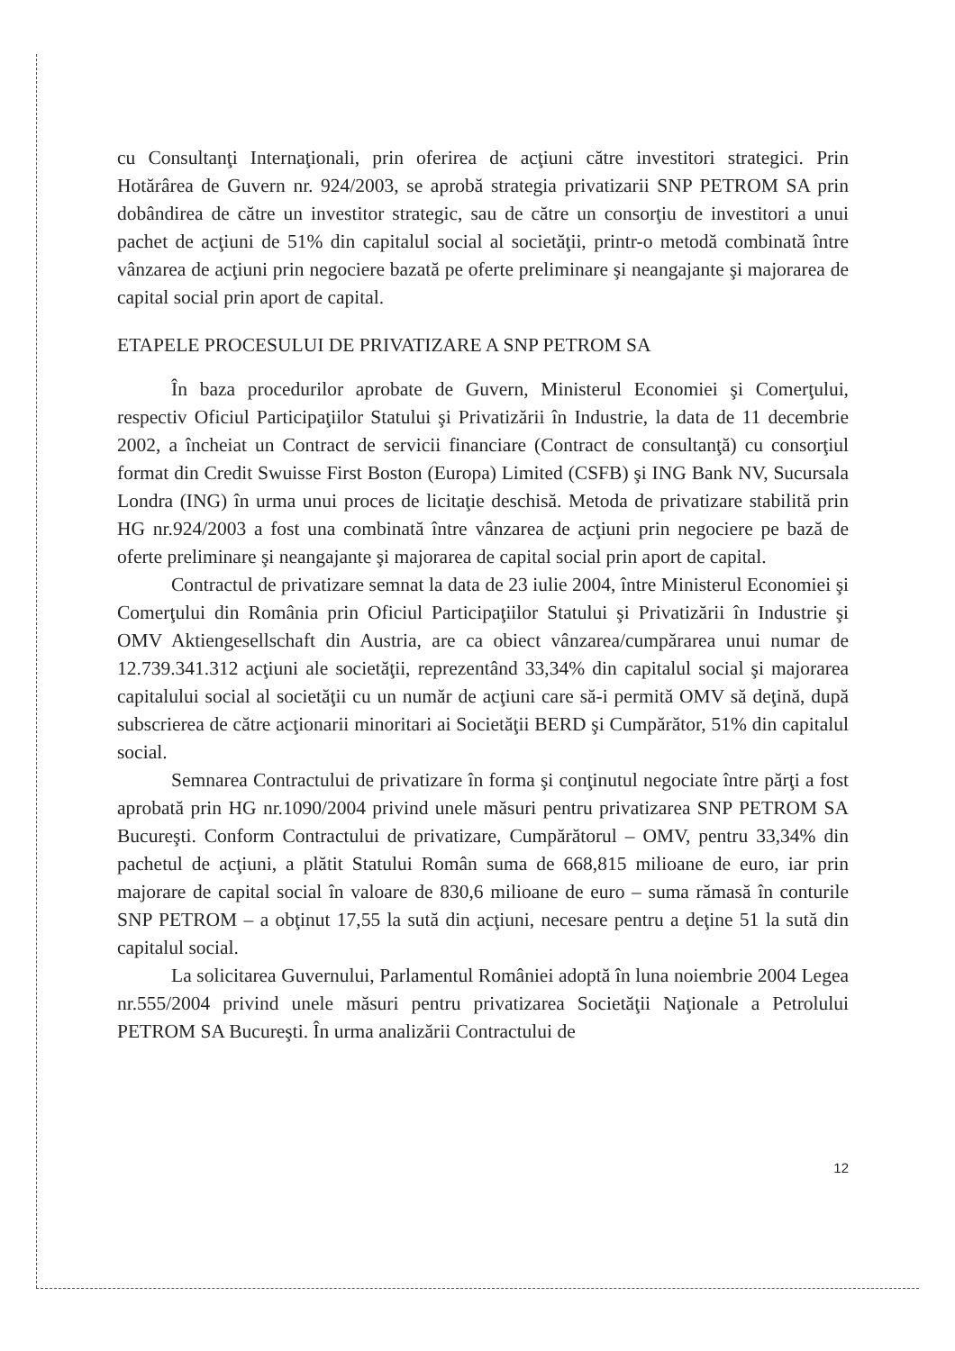cu Consultanţi Internaţionali, prin oferirea de acţiuni către investitori strategici. Prin Hotărârea de Guvern nr. 924/2003, se aprobă strategia privatizarii SNP PETROM SA prin dobândirea de către un investitor strategic, sau de către un consorţiu de investitori a unui pachet de acţiuni de 51% din capitalul social al societăţii, printr-o metodă combinată între vânzarea de acţiuni prin negociere bazată pe oferte preliminare şi neangajante şi majorarea de capital social prin aport de capital.
ETAPELE PROCESULUI DE PRIVATIZARE A SNP PETROM SA
În baza procedurilor aprobate de Guvern, Ministerul Economiei şi Comerţului, respectiv Oficiul Participaţiilor Statului şi Privatizării în Industrie, la data de 11 decembrie 2002, a încheiat un Contract de servicii financiare (Contract de consultanţă) cu consorţiul format din Credit Swuisse First Boston (Europa) Limited (CSFB) şi ING Bank NV, Sucursala Londra (ING) în urma unui proces de licitaţie deschisă. Metoda de privatizare stabilită prin HG nr.924/2003 a fost una combinată între vânzarea de acţiuni prin negociere pe bază de oferte preliminare şi neangajante şi majorarea de capital social prin aport de capital.
Contractul de privatizare semnat la data de 23 iulie 2004, între Ministerul Economiei şi Comerţului din România prin Oficiul Participaţiilor Statului şi Privatizării în Industrie şi OMV Aktiengesellschaft din Austria, are ca obiect vânzarea/cumpărarea unui numar de 12.739.341.312 acţiuni ale societăţii, reprezentând 33,34% din capitalul social şi majorarea capitalului social al societăţii cu un număr de acţiuni care să-i permită OMV să deţină, după subscrierea de către acţionarii minoritari ai Societăţii BERD şi Cumpărător, 51% din capitalul social.
Semnarea Contractului de privatizare în forma şi conţinutul negociate între părţi a fost aprobată prin HG nr.1090/2004 privind unele măsuri pentru privatizarea SNP PETROM SA Bucureşti. Conform Contractului de privatizare, Cumpărătorul – OMV, pentru 33,34% din pachetul de acţiuni, a plătit Statului Român suma de 668,815 milioane de euro, iar prin majorare de capital social în valoare de 830,6 milioane de euro – suma rămasă în conturile SNP PETROM – a obţinut 17,55 la sută din acţiuni, necesare pentru a deţine 51 la sută din capitalul social.
La solicitarea Guvernului, Parlamentul României adoptă în luna noiembrie 2004 Legea nr.555/2004 privind unele măsuri pentru privatizarea Societăţii Naţionale a Petrolului PETROM SA Bucureşti. În urma analizării Contractului de
12